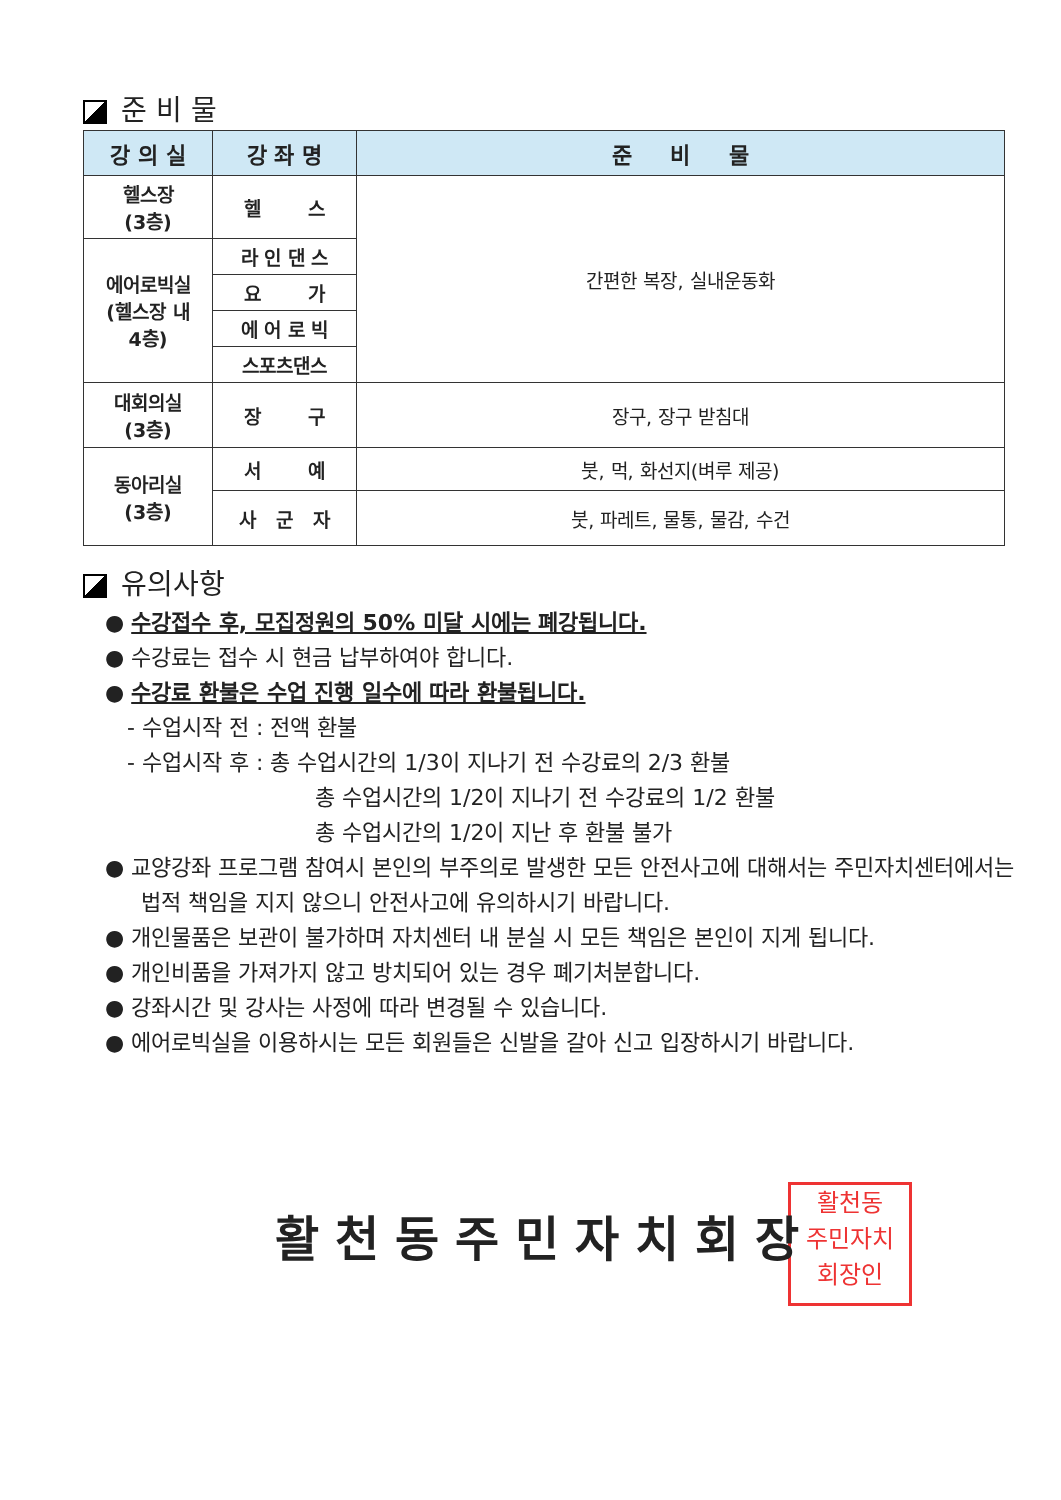준 비 물
| 강 의 실 | 강 좌 명 | 준 비 물 |
| --- | --- | --- |
| 헬스장 (3층) | 헬 스 | 간편한 복장, 실내운동화 |
| 에어로빅실 (헬스장 내 4층) | 라 인 댄 스 | |
| | 요 가 | |
| | 에 어 로 빅 | |
| | 스포츠댄스 | |
| 대회의실 (3층) | 장 구 | 장구, 장구 받침대 |
| 동아리실 (3층) | 서 예 | 붓, 먹, 화선지(벼루 제공) |
| | 사 군 자 | 붓, 파레트, 물통, 물감, 수건 |
유의사항
● 수강접수 후, 모집정원의 50% 미달 시에는 폐강됩니다.
● 수강료는 접수 시 현금 납부하여야 합니다.
● 수강료 환불은 수업 진행 일수에 따라 환불됩니다.
- 수업시작 전 : 전액 환불
- 수업시작 후 : 총 수업시간의 1/3이 지나기 전 수강료의 2/3 환불
총 수업시간의 1/2이 지나기 전 수강료의 1/2 환불
총 수업시간의 1/2이 지난 후 환불 불가
● 교양강좌 프로그램 참여시 본인의 부주의로 발생한 모든 안전사고에 대해서는 주민자치센터에서는 법적 책임을 지지 않으니 안전사고에 유의하시기 바랍니다.
● 개인물품은 보관이 불가하며 자치센터 내 분실 시 모든 책임은 본인이 지게 됩니다.
● 개인비품을 가져가지 않고 방치되어 있는 경우 폐기처분합니다.
● 강좌시간 및 강사는 사정에 따라 변경될 수 있습니다.
● 에어로빅실을 이용하시는 모든 회원들은 신발을 갈아 신고 입장하시기 바랍니다.
활천동
주민자치
회장인
활천동주민자치회장